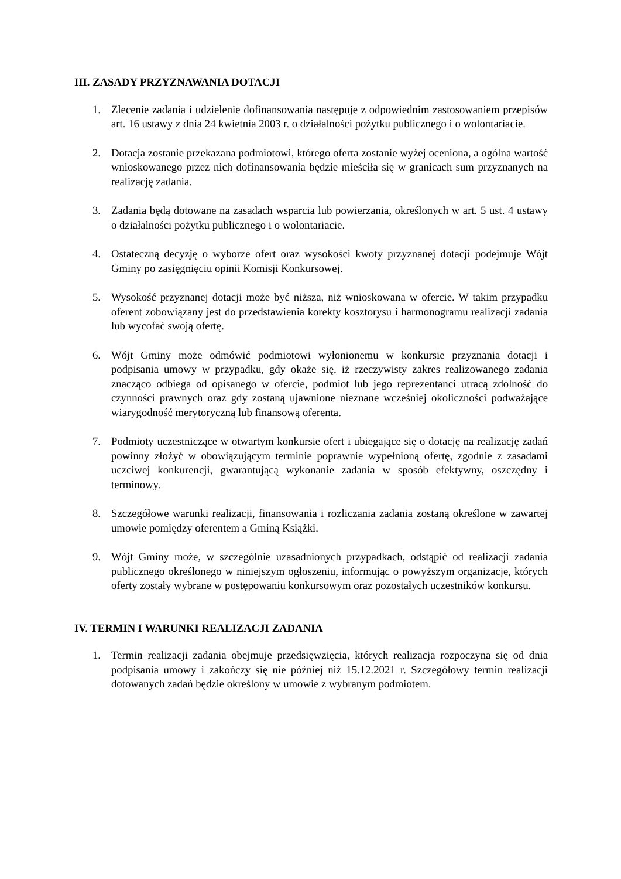III. ZASADY PRZYZNAWANIA DOTACJI
1. Zlecenie zadania i udzielenie dofinansowania następuje z odpowiednim zastosowaniem przepisów art. 16 ustawy z dnia 24 kwietnia 2003 r. o działalności pożytku publicznego i o wolontariacie.
2. Dotacja zostanie przekazana podmiotowi, którego oferta zostanie wyżej oceniona, a ogólna wartość wnioskowanego przez nich dofinansowania będzie mieściła się w granicach sum przyznanych na realizację zadania.
3. Zadania będą dotowane na zasadach wsparcia lub powierzania, określonych w art. 5 ust. 4 ustawy o działalności pożytku publicznego i o wolontariacie.
4. Ostateczną decyzję o wyborze ofert oraz wysokości kwoty przyznanej dotacji podejmuje Wójt Gminy po zasięgnięciu opinii Komisji Konkursowej.
5. Wysokość przyznanej dotacji może być niższa, niż wnioskowana w ofercie. W takim przypadku oferent zobowiązany jest do przedstawienia korekty kosztorysu i harmonogramu realizacji zadania lub wycofać swoją ofertę.
6. Wójt Gminy może odmówić podmiotowi wyłonionemu w konkursie przyznania dotacji i podpisania umowy w przypadku, gdy okaże się, iż rzeczywisty zakres realizowanego zadania znacząco odbiega od opisanego w ofercie, podmiot lub jego reprezentanci utracą zdolność do czynności prawnych oraz gdy zostaną ujawnione nieznane wcześniej okoliczności podważające wiarygodność merytoryczną lub finansową oferenta.
7. Podmioty uczestniczące w otwartym konkursie ofert i ubiegające się o dotację na realizację zadań powinny złożyć w obowiązującym terminie poprawnie wypełnioną ofertę, zgodnie z zasadami uczciwej konkurencji, gwarantującą wykonanie zadania w sposób efektywny, oszczędny i terminowy.
8. Szczegółowe warunki realizacji, finansowania i rozliczania zadania zostaną określone w zawartej umowie pomiędzy oferentem a Gminą Książki.
9. Wójt Gminy może, w szczególnie uzasadnionych przypadkach, odstąpić od realizacji zadania publicznego określonego w niniejszym ogłoszeniu, informując o powyższym organizacje, których oferty zostały wybrane w postępowaniu konkursowym oraz pozostałych uczestników konkursu.
IV. TERMIN I WARUNKI REALIZACJI ZADANIA
1. Termin realizacji zadania obejmuje przedsięwzięcia, których realizacja rozpoczyna się od dnia podpisania umowy i zakończy się nie później niż 15.12.2021 r. Szczegółowy termin realizacji dotowanych zadań będzie określony w umowie z wybranym podmiotem.